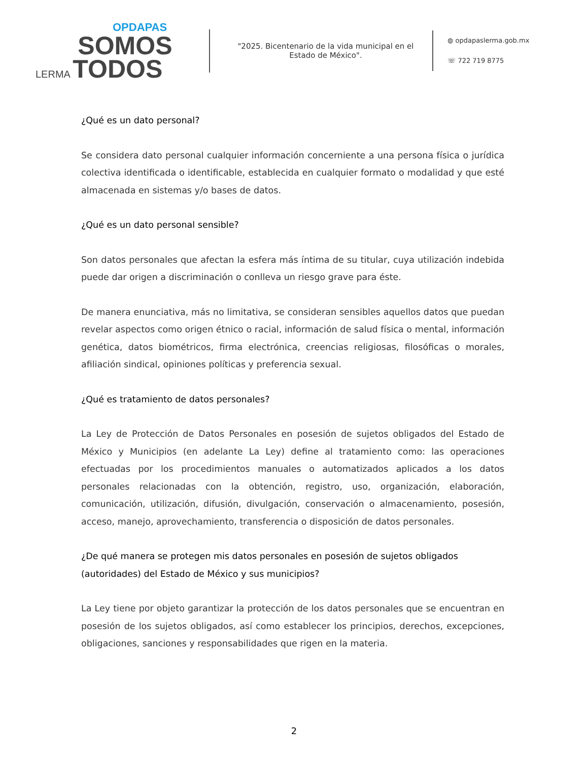OPDAPAS
SOMOS
LERMA TODOS
"2025. Bicentenario de la vida municipal en el Estado de México".
◍ opdapaslerma.gob.mx
☏ 722 719 8775
¿Qué es un dato personal?
Se considera dato personal cualquier información concerniente a una persona física o jurídica colectiva identificada o identificable, establecida en cualquier formato o modalidad y que esté almacenada en sistemas y/o bases de datos.
¿Qué es un dato personal sensible?
Son datos personales que afectan la esfera más íntima de su titular, cuya utilización indebida puede dar origen a discriminación o conlleva un riesgo grave para éste.
De manera enunciativa, más no limitativa, se consideran sensibles aquellos datos que puedan revelar aspectos como origen étnico o racial, información de salud física o mental, información genética, datos biométricos, firma electrónica, creencias religiosas, filosóficas o morales, afiliación sindical, opiniones políticas y preferencia sexual.
¿Qué es tratamiento de datos personales?
La Ley de Protección de Datos Personales en posesión de sujetos obligados del Estado de México y Municipios (en adelante La Ley) define al tratamiento como: las operaciones efectuadas por los procedimientos manuales o automatizados aplicados a los datos personales relacionadas con la obtención, registro, uso, organización, elaboración, comunicación, utilización, difusión, divulgación, conservación o almacenamiento, posesión, acceso, manejo, aprovechamiento, transferencia o disposición de datos personales.
¿De qué manera se protegen mis datos personales en posesión de sujetos obligados (autoridades) del Estado de México y sus municipios?
La Ley tiene por objeto garantizar la protección de los datos personales que se encuentran en posesión de los sujetos obligados, así como establecer los principios, derechos, excepciones, obligaciones, sanciones y responsabilidades que rigen en la materia.
2